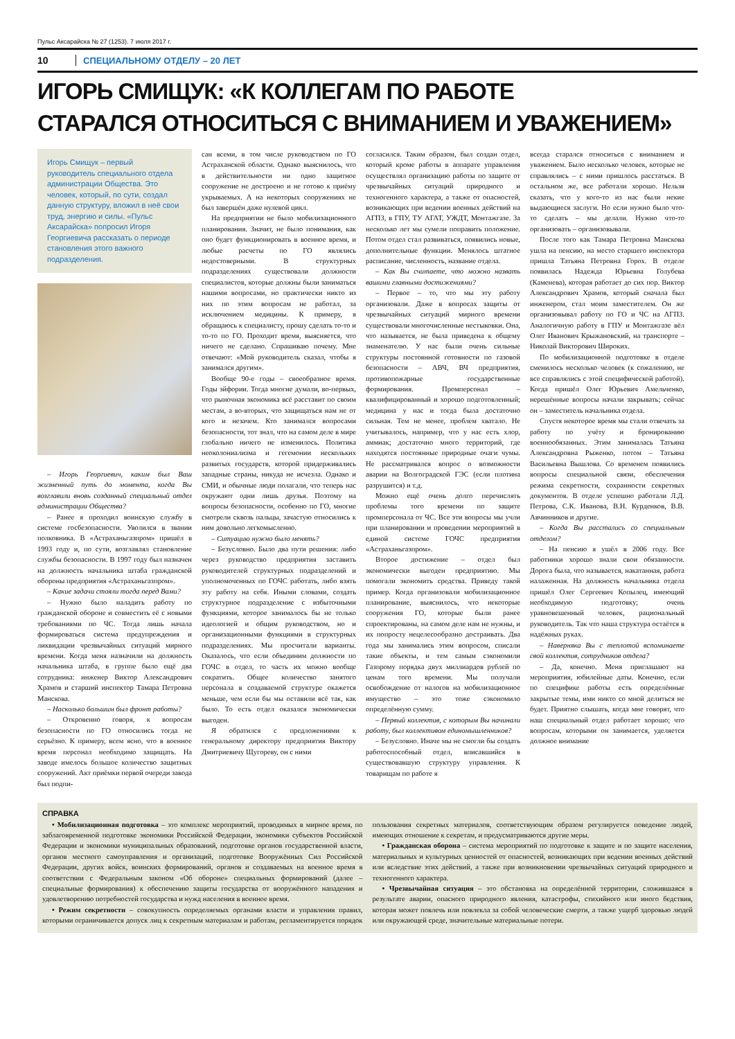Пульс Аксарайска № 27 (1253). 7 июля 2017 г.
10 СПЕЦИАЛЬНОМУ ОТДЕЛУ – 20 ЛЕТ
ИГОРЬ СМИЩУК: «К КОЛЛЕГАМ ПО РАБОТЕ
СТАРАЛСЯ ОТНОСИТЬСЯ С ВНИМАНИЕМ И УВАЖЕНИЕМ»
Игорь Смищук – первый руководитель специального отдела администрации Общества. Это человек, который, по сути, создал данную структуру, вложил в неё свои труд, энергию и силы. «Пульс Аксарайска» попросил Игоря Георгиевича рассказать о периоде становления этого важного подразделения.
– Игорь Георгиевич, каким был Ваш жизненный путь до момента, когда Вы возглавили вновь созданный специальный отдел администрации Общества?
– Ранее я проходил воинскую службу в системе госбезопасности. Уволился в звании полковника. В «Астраханьгазпром» пришёл в 1993 году и, по сути, возглавлял становление службы безопасности. В 1997 году был назначен на должность начальника штаба гражданской обороны предприятия «Астраханьгазпром».
– Какие задачи стояли тогда перед Вами?
– Нужно было наладить работу по гражданской обороне и совместить её с новыми требованиями по ЧС. Тогда лишь начала формироваться система предупреждения и ликвидации чрезвычайных ситуаций мирного времени. Когда меня назначили на должность начальника штаба, в группе было ещё два сотрудника: инженер Виктор Александрович Храмов и старший инспектор Тамара Петровна Манскова.
– Насколько большим был фронт работы?
– Откровенно говоря, к вопросам безопасности по ГО относились тогда не серьёзно. К примеру, всем ясно, что в военное время персонал необходимо защищать. На заводе имелось большое количество защитных сооружений. Акт приёмки первой очереди завода был подпи-
сан всеми, в том числе руководством по ГО Астраханской области. Однако выяснилось, что в действительности ни одно защитное сооружение не достроено и не готово к приёму укрываемых. А на некоторых сооружениях не был завершён даже нулевой цикл.
На предприятии не было мобилизационного планирования. Значит, не было понимания, как оно будет функционировать в военное время, и любые расчеты по ГО являлись недостоверными. В структурных подразделениях существовали должности специалистов, которые должны были заниматься нашими вопросами, но практически никто из них по этим вопросам не работал, за исключением медицины. К примеру, я обращаюсь к специалисту, прошу сделать то-то и то-то по ГО. Проходит время, выясняется, что ничего не сделано. Спрашиваю почему. Мне отвечают: «Мой руководитель сказал, чтобы я занимался другим».
Вообще 90-е годы – своеобразное время. Годы эйфории. Тогда многие думали, во-первых, что рыночная экономика всё расставит по своим местам, а во-вторых, что защищаться нам не от кого и незачем. Кто занимался вопросами безопасности, тот знал, что на самом деле в мире глобально ничего не изменилось. Политика неоколониализма и гегемонии нескольких развитых государств, которой придерживались западные страны, никуда не исчезла. Однако и СМИ, и обычные люди полагали, что теперь нас окружают одни лишь друзья. Поэтому на вопросы безопасности, особенно по ГО, многие смотрели сквозь пальцы, зачастую относились к ним довольно легкомысленно.
– Ситуацию нужно было менять?
– Безусловно. Было два пути решения: либо через руководство предприятия заставить руководителей структурных подразделений и уполномоченных по ГОЧС работать, либо взять эту работу на себя. Иными словами, создать структурное подразделение с избыточными функциями, которое занималось бы не только идеологией и общим руководством, но и организационными функциями в структурных подразделениях. Мы просчитали варианты. Оказалось, что если объединим должности по ГОЧС в отдел, то часть их можно вообще сократить. Общее количество занятого персонала в создаваемой структуре окажется меньше, чем если бы мы оставили всё так, как было. То есть отдел оказался экономически выгоден.
Я обратился с предложениями к генеральному директору предприятия Виктору Дмитриевичу Щугореву, он с ними
согласился. Таким образом, был создан отдел, который кроме работы в аппарате управления осуществлял организацию работы по защите от чрезвычайных ситуаций природного и техногенного характера, а также от опасностей, возникающих при ведении военных действий на АГПЗ, в ГПУ, ТУ АГАТ, УЖДТ, Монтажгазе. За несколько лет мы сумели поправить положение. Потом отдел стал развиваться, появились новые, дополнительные функции. Менялось штатное расписание, численность, название отдела.
– Как Вы считаете, что можно назвать вашими главными достижениями?
– Первое – то, что мы эту работу организовали. Даже в вопросах защиты от чрезвычайных ситуаций мирного времени существовали многочисленные нестыковки. Она, что называется, не была приведена к общему знаменателю. У нас были очень сильные структуры постоянной готовности по газовой безопасности – АВЧ, ВЧ предприятия, противопожарные государственные формирования. Промперсонал – квалифицированный и хорошо подготовленный; медицина у нас и тогда была достаточно сильная. Тем не менее, проблем хватало. Не учитывалось, например, что у нас есть хлор, аммиак; достаточно много территорий, где находятся постоянные природные очаги чумы. Не рассматривался вопрос о возможности аварии на Волгоградской ГЭС (если плотина разрушится) и т.д.
Можно ещё очень долго перечислять проблемы того времени по защите промперсонала от ЧС. Все эти вопросы мы учли при планировании и проведении мероприятий в единой системе ГОЧС предприятия «Астраханьгазпром».
Второе достижение – отдел был экономически выгоден предприятию. Мы помогали экономить средства. Приведу такой пример. Когда организовали мобилизационное планирование, выяснилось, что некоторые сооружения ГО, которые были ранее спроектированы, на самом деле нам не нужны, и их попросту нецелесообразно достраивать. Два года мы занимались этим вопросом, списали такие объекты, и тем самым сэкономили Газпрому порядка двух миллиардов рублей по ценам того времени. Мы получали освобождение от налогов на мобилизационное имущество – это тоже сэкономило определённую сумму.
– Первый коллектив, с которым Вы начинали работу, был коллективом единомышленников?
– Безусловно. Иначе мы не смогли бы создать работоспособный отдел, вписавшийся в существовавшую структуру управления. К товарищам по работе я
всегда старался относиться с вниманием и уважением. Было несколько человек, которые не справлялись – с ними пришлось расстаться. В остальном же, все работали хорошо. Нельзя сказать, что у кого-то из нас были некие выдающиеся заслуги. Но если нужно было что-то сделать – мы делали. Нужно что-то организовать – организовывали.
После того как Тамара Петровна Манскова ушла на пенсию, на место старшего инспектора пришла Татьяна Петровна Горох. В отделе появилась Надежда Юрьевна Голубева (Каменева), которая работает до сих пор. Виктор Александрович Храмов, который сначала был инженером, стал моим заместителем. Он же организовывал работу по ГО и ЧС на АГПЗ. Аналогичную работу в ГПУ и Монтажгазе вёл Олег Иванович Крыжановский, на транспорте – Николай Викторович Широких.
По мобилизационной подготовке в отделе сменилось несколько человек (к сожалению, не все справлялись с этой специфической работой). Когда пришёл Олег Юрьевич Амельченко, нерешённые вопросы начали закрывать; сейчас он – заместитель начальника отдела.
Спустя некоторое время мы стали отвечать за работу по учёту и бронированию военнообязанных. Этим занималась Татьяна Александровна Рыженко, потом – Татьяна Васильевна Вышлова. Со временем появились вопросы специальной связи, обеспечения режима секретности, сохранности секретных документов. В отделе успешно работали Л.Д. Петрова, С.К. Иванова, В.Н. Курденков, В.В. Авчинников и другие.
– Когда Вы расстались со специальным отделом?
– На пенсию я ушёл в 2006 году. Все работники хорошо знали свои обязанности. Дорога была, что называется, накатанная, работа налаженная. На должность начальника отдела пришёл Олег Сергеевич Копылец, имеющий необходимую подготовку; очень уравновешенный человек, рациональный руководитель. Так что наша структура остаётся в надёжных руках.
– Наверняка Вы с теплотой вспоминаете свой коллектив, сотрудников отдела?
– Да, конечно. Меня приглашают на мероприятия, юбилейные даты. Конечно, если по специфике работы есть определённые закрытые темы, ими никто со мной делиться не будет. Приятно слышать, когда мне говорят, что наш специальный отдел работает хорошо; что вопросам, которыми он занимается, уделяется должное внимание
СПРАВКА
• Мобилизационная подготовка – это комплекс мероприятий, проводимых в мирное время, по заблаговременной подготовке экономики Российской Федерации, экономики субъектов Российской Федерации и экономики муниципальных образований, подготовке органов государственной власти, органов местного самоуправления и организаций, подготовке Вооружённых Сил Российской Федерации, других войск, воинских формирований, органов и создаваемых на военное время в соответствии с Федеральным законом «Об обороне» специальных формирований (далее – специальные формирования) к обеспечению защиты государства от вооружённого нападения и удовлетворению потребностей государства и нужд населения в военное время.
• Режим секретности – совокупность определяемых органами власти и управления правил, которыми ограничивается допуск лиц к секретным материалам и работам, регламентируется порядок пользования секретных материалов, соответствующим образом регулируется поведение людей, имеющих отношение к секретам, и предусматриваются другие меры.
• Гражданская оборона – система мероприятий по подготовке к защите и по защите населения, материальных и культурных ценностей от опасностей, возникающих при ведении военных действий или вследствие этих действий, а также при возникновении чрезвычайных ситуаций природного и техногенного характера.
• Чрезвычайная ситуация – это обстановка на определённой территории, сложившаяся в результате аварии, опасного природного явления, катастрофы, стихийного или иного бедствия, которая может повлечь или повлекла за собой человеческие смерти, а также ущерб здоровью людей или окружающей среде, значительные материальные потери.